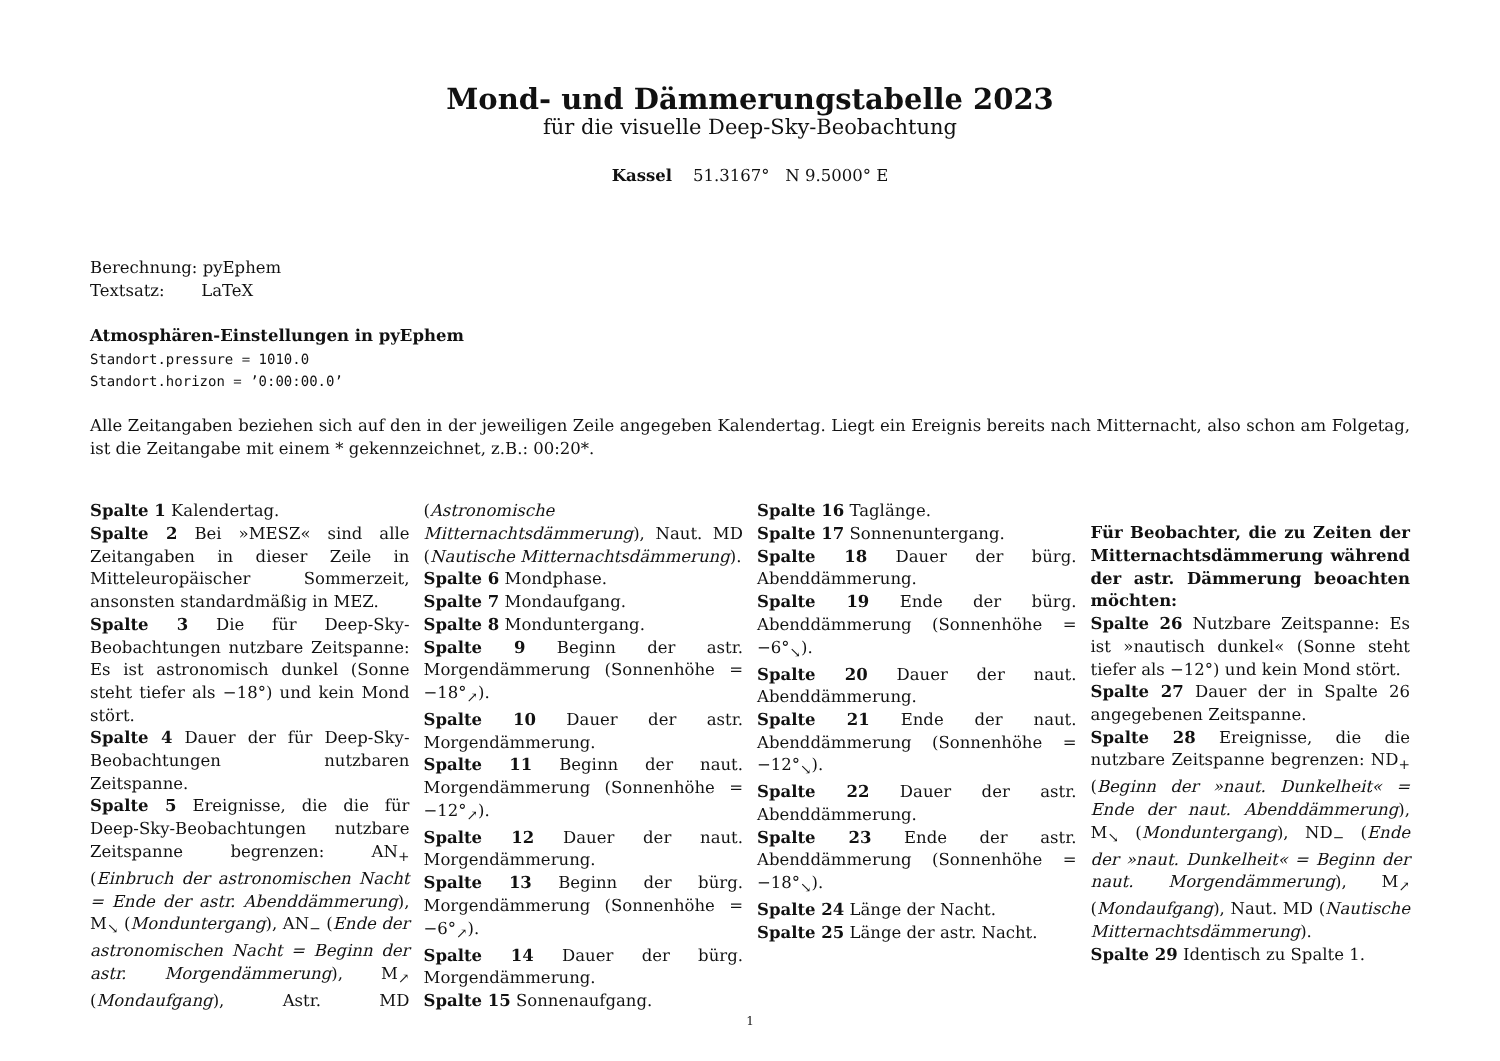Mond- und Dämmerungstabelle 2023
für die visuelle Deep-Sky-Beobachtung
Kassel 51.3167° N 9.5000° E
Berechnung: pyEphem
Textsatz: LaTeX
Atmosphären-Einstellungen in pyEphem
Standort.pressure = 1010.0
Standort.horizon = ’0:00:00.0’
Alle Zeitangaben beziehen sich auf den in der jeweiligen Zeile angegeben Kalendertag. Liegt ein Ereignis bereits nach Mitternacht, also schon am Folgetag, ist die Zeitangabe mit einem * gekennzeichnet, z.B.: 00:20*.
Spalte 1 Kalendertag.
Spalte 2 Bei »MESZ« sind alle Zeitangaben in dieser Zeile in Mitteleuropäischer Sommerzeit, ansonsten standardmäßig in MEZ.
Spalte 3 Die für Deep-Sky-Beobachtungen nutzbare Zeitspanne: Es ist astronomisch dunkel (Sonne steht tiefer als −18°) und kein Mond stört.
Spalte 4 Dauer der für Deep-Sky-Beobachtungen nutzbaren Zeitspanne.
Spalte 5 Ereignisse, die die für Deep-Sky-Beobachtungen nutzbare Zeitspanne begrenzen: AN<sub>+</sub> (Einbruch der astronomischen Nacht = Ende der astr. Abenddämmerung), M<sub>↘</sub> (Monduntergang), AN<sub>−</sub> (Ende der astronomischen Nacht = Beginn der astr. Morgendämmerung), M<sub>↗</sub> (Mondaufgang), Astr. MD (Astronomische Mitternachtsdämmerung), Naut. MD (Nautische Mitternachtsdämmerung).
Spalte 6 Mondphase.
Spalte 7 Mondaufgang.
Spalte 8 Monduntergang.
Spalte 9 Beginn der astr. Morgendämmerung (Sonnenhöhe = −18°<sub>↗</sub>).
Spalte 10 Dauer der astr. Morgendämmerung.
Spalte 11 Beginn der naut. Morgendämmerung (Sonnenhöhe = −12°<sub>↗</sub>).
Spalte 12 Dauer der naut. Morgendämmerung.
Spalte 13 Beginn der bürg. Morgendämmerung (Sonnenhöhe = −6°<sub>↗</sub>).
Spalte 14 Dauer der bürg. Morgendämmerung.
Spalte 15 Sonnenaufgang.
Spalte 16 Taglänge.
Spalte 17 Sonnenuntergang.
Spalte 18 Dauer der bürg. Abenddämmerung.
Spalte 19 Ende der bürg. Abenddämmerung (Sonnenhöhe = −6°<sub>↘</sub>).
Spalte 20 Dauer der naut. Abenddämmerung.
Spalte 21 Ende der naut. Abenddämmerung (Sonnenhöhe = −12°<sub>↘</sub>).
Spalte 22 Dauer der astr. Abenddämmerung.
Spalte 23 Ende der astr. Abenddämmerung (Sonnenhöhe = −18°<sub>↘</sub>).
Spalte 24 Länge der Nacht.
Spalte 25 Länge der astr. Nacht.
Für Beobachter, die zu Zeiten der Mitternachtsdämmerung während der astr. Dämmerung beoachten möchten:
Spalte 26 Nutzbare Zeitspanne: Es ist »nautisch dunkel« (Sonne steht tiefer als −12°) und kein Mond stört.
Spalte 27 Dauer der in Spalte 26 angegebenen Zeitspanne.
Spalte 28 Ereignisse, die die nutzbare Zeitspanne begrenzen: ND<sub>+</sub> (Beginn der »naut. Dunkelheit« = Ende der naut. Abenddämmerung), M<sub>↘</sub> (Monduntergang), ND<sub>−</sub> (Ende der »naut. Dunkelheit« = Beginn der naut. Morgendämmerung), M<sub>↗</sub> (Mondaufgang), Naut. MD (Nautische Mitternachtsdämmerung).
Spalte 29 Identisch zu Spalte 1.
1